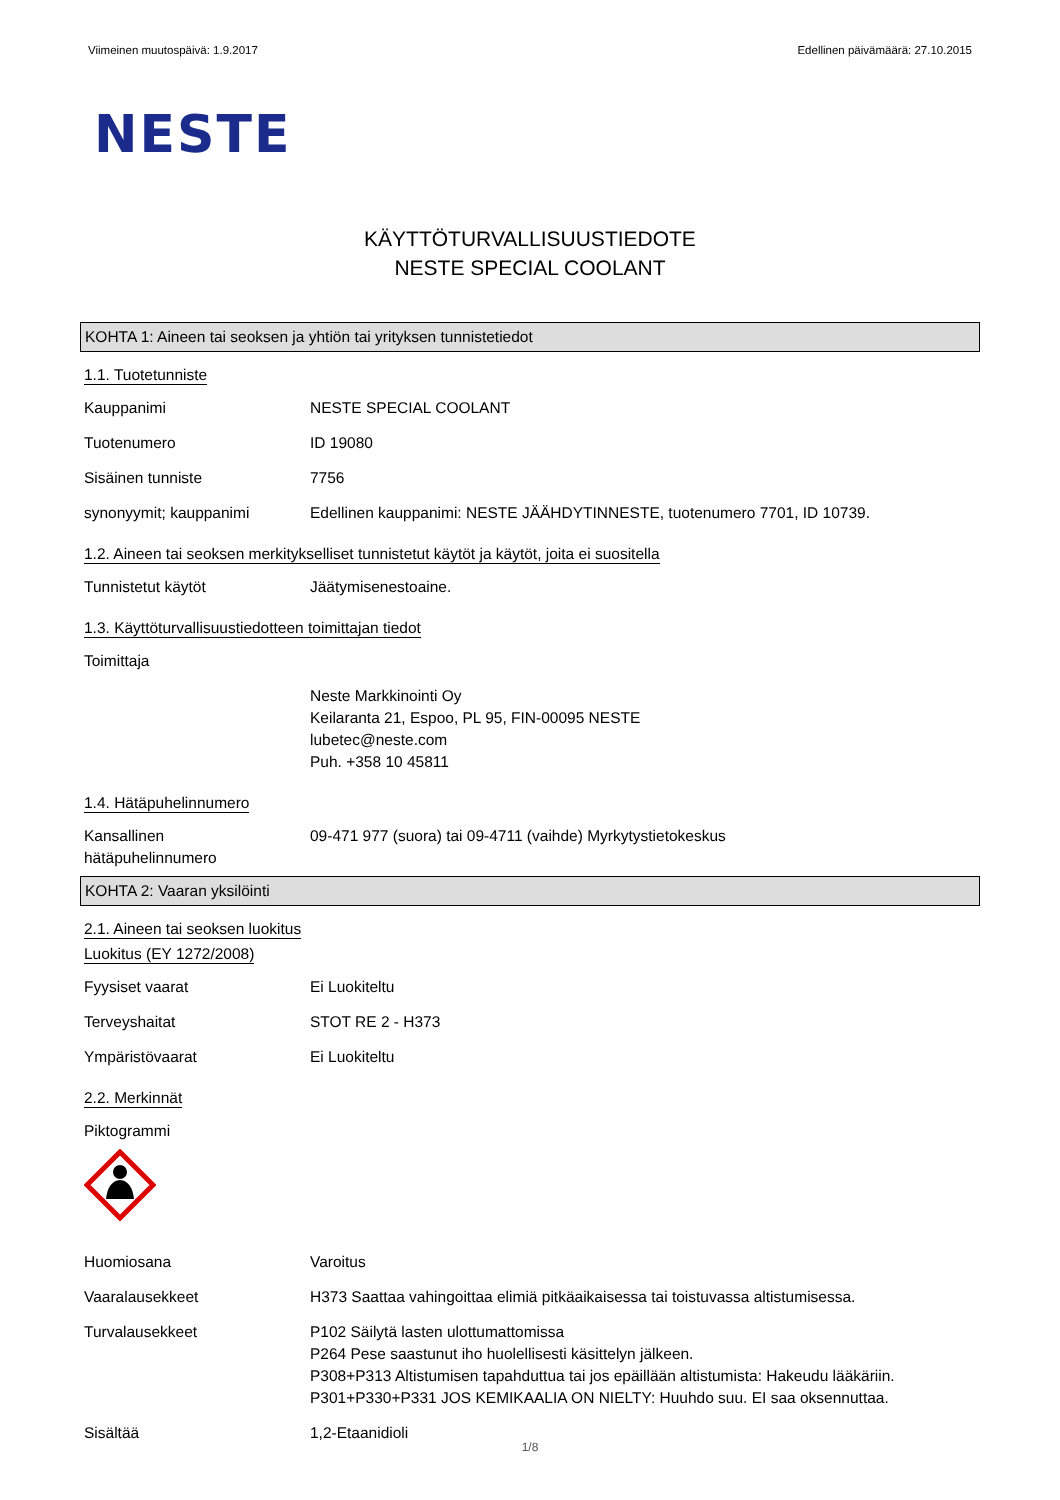Viimeinen muutospäivä: 1.9.2017 Edellinen päivämäärä: 27.10.2015
NESTE
KÄYTTÖTURVALLISUUSTIEDOTE
NESTE SPECIAL COOLANT
KOHTA 1: Aineen tai seoksen ja yhtiön tai yrityksen tunnistetiedot
1.1. Tuotetunniste
Kauppanimi NESTE SPECIAL COOLANT
Tuotenumero ID 19080
Sisäinen tunniste 7756
synonyymit; kauppanimi Edellinen kauppanimi: NESTE JÄÄHDYTINNESTE, tuotenumero 7701, ID 10739.
1.2. Aineen tai seoksen merkitykselliset tunnistetut käytöt ja käytöt, joita ei suositella
Tunnistetut käytöt Jäätymisenestoaine.
1.3. Käyttöturvallisuustiedotteen toimittajan tiedot
Toimittaja
Neste Markkinointi Oy
Keilaranta 21, Espoo, PL 95, FIN-00095 NESTE
lubetec@neste.com
Puh. +358 10 45811
1.4. Hätäpuhelinnumero
Kansallinen
hätäpuhelinnumero
09-471 977 (suora) tai 09-4711 (vaihde) Myrkytystietokeskus
KOHTA 2: Vaaran yksilöinti
2.1. Aineen tai seoksen luokitus
Luokitus (EY 1272/2008)
Fyysiset vaarat Ei Luokiteltu
Terveyshaitat STOT RE 2 - H373
Ympäristövaarat Ei Luokiteltu
2.2. Merkinnät
Piktogrammi
Huomiosana Varoitus
Vaaralausekkeet H373 Saattaa vahingoittaa elimiä pitkäaikaisessa tai toistuvassa altistumisessa.
Turvalausekkeet P102 Säilytä lasten ulottumattomissa
P264 Pese saastunut iho huolellisesti käsittelyn jälkeen.
P308+P313 Altistumisen tapahduttua tai jos epäillään altistumista: Hakeudu lääkäriin.
P301+P330+P331 JOS KEMIKAALIA ON NIELTY: Huuhdo suu. EI saa oksennuttaa.
Sisältää 1,2-Etaanidioli
1/8